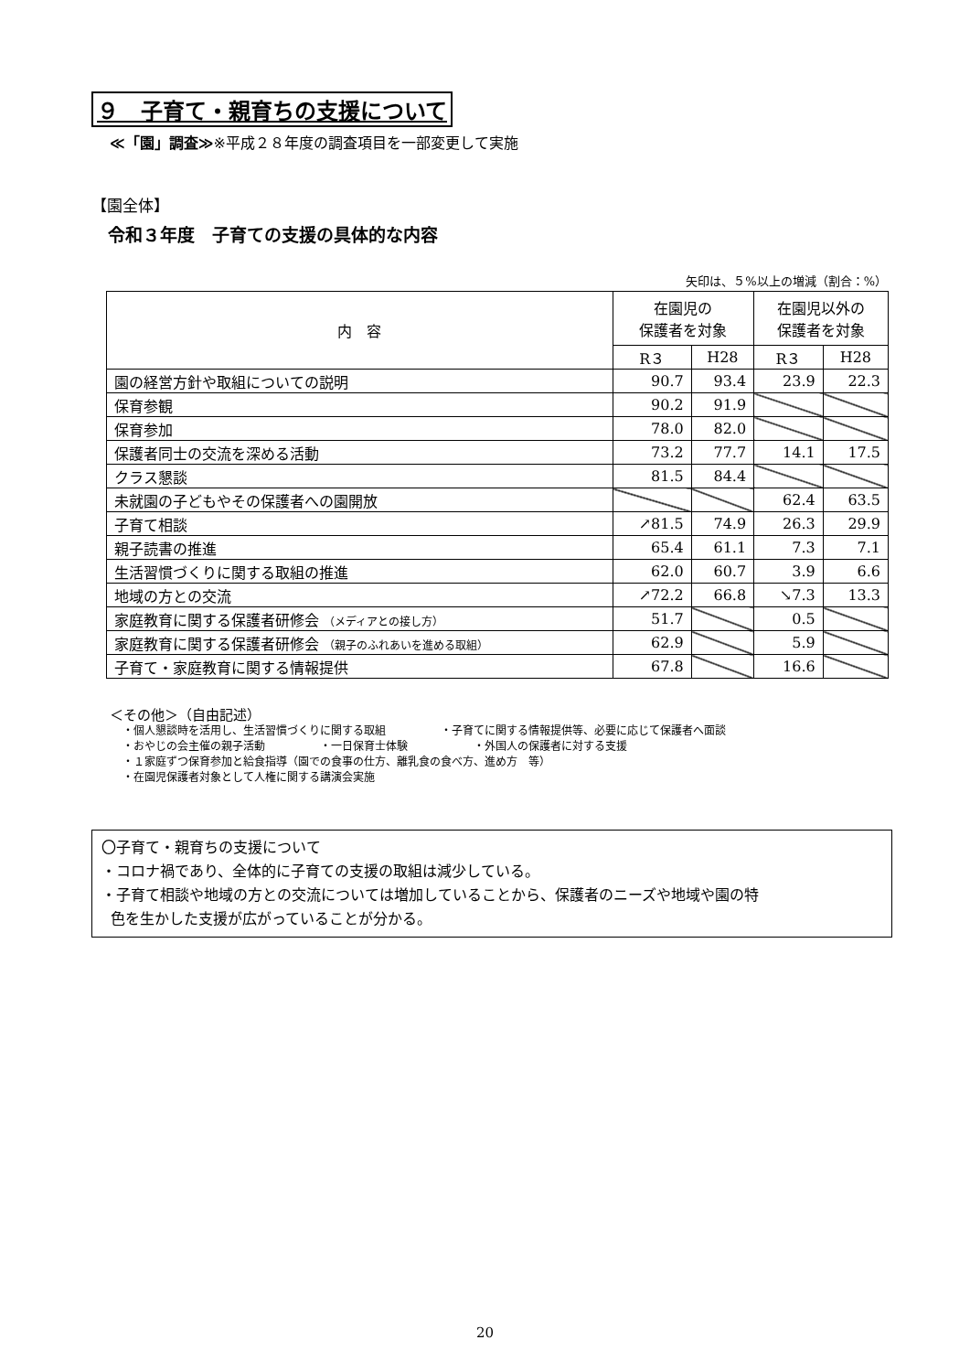９　子育て・親育ちの支援について
≪「園」調査≫※平成２８年度の調査項目を一部変更して実施
【園全体】
令和３年度　子育ての支援の具体的な内容
矢印は、５%以上の増減（割合：%）
| 内 容 | 在園児の 保護者を対象 | | 在園児以外の 保護者を対象 | |
| --- | --- | --- | --- | --- |
| | R３ | H28 | R３ | H28 |
| 園の経営方針や取組についての説明 | 90.7 | 93.4 | 23.9 | 22.3 |
| 保育参観 | 90.2 | 91.9 | | |
| 保育参加 | 78.0 | 82.0 | | |
| 保護者同士の交流を深める活動 | 73.2 | 77.7 | 14.1 | 17.5 |
| クラス懇談 | 81.5 | 84.4 | | |
| 未就園の子どもやその保護者への園開放 | | | 62.4 | 63.5 |
| 子育て相談 | ↗81.5 | 74.9 | 26.3 | 29.9 |
| 親子読書の推進 | 65.4 | 61.1 | 7.3 | 7.1 |
| 生活習慣づくりに関する取組の推進 | 62.0 | 60.7 | 3.9 | 6.6 |
| 地域の方との交流 | ↗72.2 | 66.8 | ↘7.3 | 13.3 |
| 家庭教育に関する保護者研修会 （メディアとの接し方） | 51.7 | | 0.5 | |
| 家庭教育に関する保護者研修会 （親子のふれあいを進める取組） | 62.9 | | 5.9 | |
| 子育て・家庭教育に関する情報提供 | 67.8 | | 16.6 | |
＜その他＞（自由記述）
・個人懇談時を活用し、生活習慣づくりに関する取組　　　　　・子育てに関する情報提供等、必要に応じて保護者へ面談
・おやじの会主催の親子活動　　　　　・一日保育士体験　　　　　　・外国人の保護者に対する支援
・１家庭ずつ保育参加と給食指導（園での食事の仕方、離乳食の食べ方、進め方　等）
・在園児保護者対象として人権に関する講演会実施
〇子育て・親育ちの支援について
・コロナ禍であり、全体的に子育ての支援の取組は減少している。
・子育て相談や地域の方との交流については増加していることから、保護者のニーズや地域や園の特
色を生かした支援が広がっていることが分かる。
20